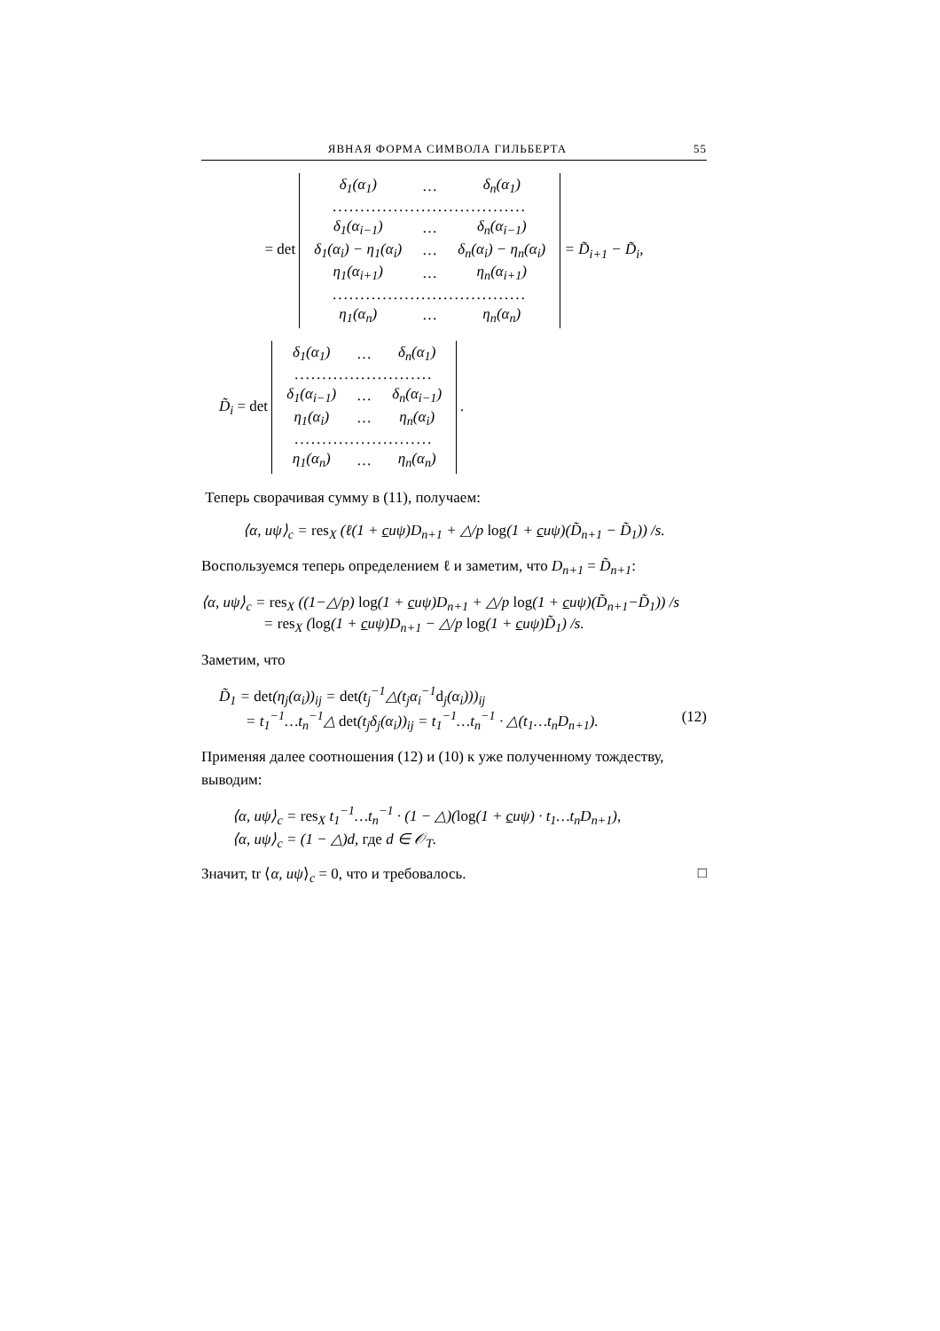ЯВНАЯ ФОРМА СИМВОЛА ГИЛЬБЕРТА 55
= det
| δ<sub>1</sub>(α<sub>1</sub>) | … | δ<sub>n</sub>(α<sub>1</sub>) |
| ................................... | | |
| δ<sub>1</sub>(α<sub>i−1</sub>) | … | δ<sub>n</sub>(α<sub>i−1</sub>) |
| δ<sub>1</sub>(α<sub>i</sub>) − η<sub>1</sub>(α<sub>i</sub>) | … | δ<sub>n</sub>(α<sub>i</sub>) − η<sub>n</sub>(α<sub>i</sub>) |
| η<sub>1</sub>(α<sub>i+1</sub>) | … | η<sub>n</sub>(α<sub>i+1</sub>) |
| ................................... | | |
| η<sub>1</sub>(α<sub>n</sub>) | … | η<sub>n</sub>(α<sub>n</sub>) |
= D̃<sub>i+1</sub> − D̃<sub>i</sub>,
D̃<sub>i</sub> = det
| δ<sub>1</sub>(α<sub>1</sub>) | … | δ<sub>n</sub>(α<sub>1</sub>) |
| ......................... | | |
| δ<sub>1</sub>(α<sub>i−1</sub>) | … | δ<sub>n</sub>(α<sub>i−1</sub>) |
| η<sub>1</sub>(α<sub>i</sub>) | … | η<sub>n</sub>(α<sub>i</sub>) |
| ......................... | | |
| η<sub>1</sub>(α<sub>n</sub>) | … | η<sub>n</sub>(α<sub>n</sub>) |
.
Теперь сворачивая сумму в (11), получаем:
⟨α, uψ⟩<sub>c</sub> = res<sub>X</sub> (ℓ(1 + cuψ)D<sub>n+1</sub> + △/p log(1 + cuψ)(D̃<sub>n+1</sub> − D̃<sub>1</sub>)) /s.
Воспользуемся теперь определением ℓ и заметим, что D<sub>n+1</sub> = D̃<sub>n+1</sub>:
⟨α, uψ⟩<sub>c</sub> = res<sub>X</sub> ((1−△/p) log(1 + cuψ)D<sub>n+1</sub> + △/p log(1 + cuψ)(D̃<sub>n+1</sub>−D̃<sub>1</sub>)) /s
= res<sub>X</sub> (log(1 + cuψ)D<sub>n+1</sub> − △/p log(1 + cuψ)D̃<sub>1</sub>) /s.
Заметим, что
D̃<sub>1</sub> = det(η<sub>j</sub>(α<sub>i</sub>))<sub>ij</sub> = det(t<sub>j</sub><sup>−1</sup>△(t<sub>j</sub>α<sub>i</sub><sup>−1</sup>d<sub>j</sub>(α<sub>i</sub>)))<sub>ij</sub>
= t<sub>1</sub><sup>−1</sup>…t<sub>n</sub><sup>−1</sup>△ det(t<sub>j</sub>δ<sub>j</sub>(α<sub>i</sub>))<sub>ij</sub> = t<sub>1</sub><sup>−1</sup>…t<sub>n</sub><sup>−1</sup> · △(t<sub>1</sub>…t<sub>n</sub>D<sub>n+1</sub>). (12)
Применяя далее соотношения (12) и (10) к уже полученному тождеству, выводим:
⟨α, uψ⟩<sub>c</sub> = res<sub>X</sub> t<sub>1</sub><sup>−1</sup>…t<sub>n</sub><sup>−1</sup> · (1 − △)(log(1 + cuψ) · t<sub>1</sub>…t<sub>n</sub>D<sub>n+1</sub>),
⟨α, uψ⟩<sub>c</sub> = (1 − △)d, где d ∈ 𝒪<sub>T</sub>.
Значит, tr ⟨α, uψ⟩<sub>c</sub> = 0, что и требовалось. □